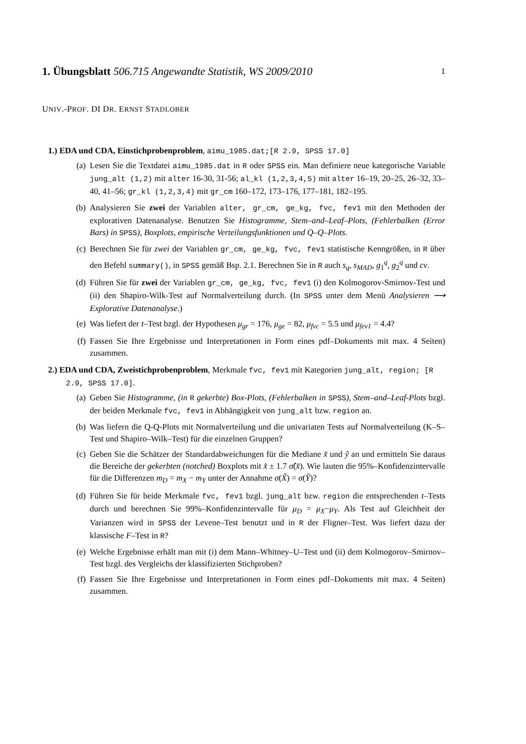1. Übungsblatt 506.715 Angewandte Statistik, WS 2009/2010 1
UNIV.-PROF. DI DR. ERNST STADLOBER
1.) EDA und CDA, Einstichprobenproblem, aimu_1985.dat;[R 2.9, SPSS 17.0]
(a) Lesen Sie die Textdatei aimu_1985.dat in R oder SPSS ein. Man definiere neue kategorische Variable jung_alt (1,2) mit alter 16-30, 31-56; al_kl (1,2,3,4,5) mit alter 16–19, 20–25, 26–32, 33–40, 41–56; gr_kl (1,2,3,4) mit gr_cm 160–172, 173–176, 177–181, 182–195.
(b) Analysieren Sie zwei der Variablen alter, gr_cm, ge_kg, fvc, fev1 mit den Methoden der explorativen Datenanalyse. Benutzen Sie Histogramme, Stem–and–Leaf–Plots, (Fehlerbalken (Error Bars) in SPSS), Boxplots, empirische Verteilungsfunktionen und Q–Q–Plots.
(c) Berechnen Sie für zwei der Variablen gr_cm, ge_kg, fvc, fev1 statistische Kenngrößen, in R über den Befehl summary(), in SPSS gemäß Bsp. 2.1. Berechnen Sie in R auch s<sub>q</sub>, s<sub>MAD</sub>, g<sub>1</sub><sup>q</sup>, g<sub>2</sub><sup>q</sup> und cv.
(d) Führen Sie für zwei der Variablen gr_cm, ge_kg, fvc, fev1 (i) den Kolmogorov-Smirnov-Test und (ii) den Shapiro-Wilk-Test auf Normalverteilung durch. (In SPSS unter dem Menü Analysieren ⟶ Explorative Datenanalyse.)
(e) Was liefert der t–Test bzgl. der Hypothesen μ<sub>gr</sub> = 176, μ<sub>ge</sub> = 82, μ<sub>fvc</sub> = 5.5 und μ<sub>fev1</sub> = 4.4?
(f) Fassen Sie Ihre Ergebnisse und Interpretationen in Form eines pdf–Dokuments mit max. 4 Seiten) zusammen.
2.) EDA und CDA, Zweistichprobenproblem, Merkmale fvc, fev1 mit Kategorien jung_alt, region; [R 2.9, SPSS 17.0].
(a) Geben Sie Histogramme, (in R gekerbte) Box-Plots, (Fehlerbalken in SPSS), Stem–and–Leaf-Plots bzgl. der beiden Merkmale fvc, fev1 in Abhängigkeit von jung_alt bzw. region an.
(b) Was liefern die Q-Q-Plots mit Normalverteilung und die univariaten Tests auf Normalverteilung (K–S–Test und Shapiro–Wilk–Test) für die einzelnen Gruppen?
(c) Geben Sie die Schätzer der Standardabweichungen für die Mediane x̃ und ỹ an und ermitteln Sie daraus die Bereiche der gekerbten (notched) Boxplots mit x̃ ± 1.7 σ̂(x̃). Wie lauten die 95%–Konfidenzintervalle für die Differenzen m<sub>D</sub> = m<sub>X</sub> − m<sub>Y</sub> unter der Annahme σ(X̃) = σ(Ỹ)?
(d) Führen Sie für beide Merkmale fvc, fev1 bzgl. jung_alt bzw. region die entsprechenden t–Tests durch und berechnen Sie 99%–Konfidenzintervalle für μ<sub>D</sub> = μ<sub>X</sub>−μ<sub>Y</sub>. Als Test auf Gleichheit der Varianzen wird in SPSS der Levene–Test benutzt und in R der Fligner–Test. Was liefert dazu der klassische F–Test in R?
(e) Welche Ergebnisse erhält man mit (i) dem Mann–Whitney–U–Test und (ii) dem Kolmogorov–Smirnov–Test bzgl. des Vergleichs der klassifizierten Stichproben?
(f) Fassen Sie Ihre Ergebnisse und Interpretationen in Form eines pdf–Dokuments mit max. 4 Seiten) zusammen.